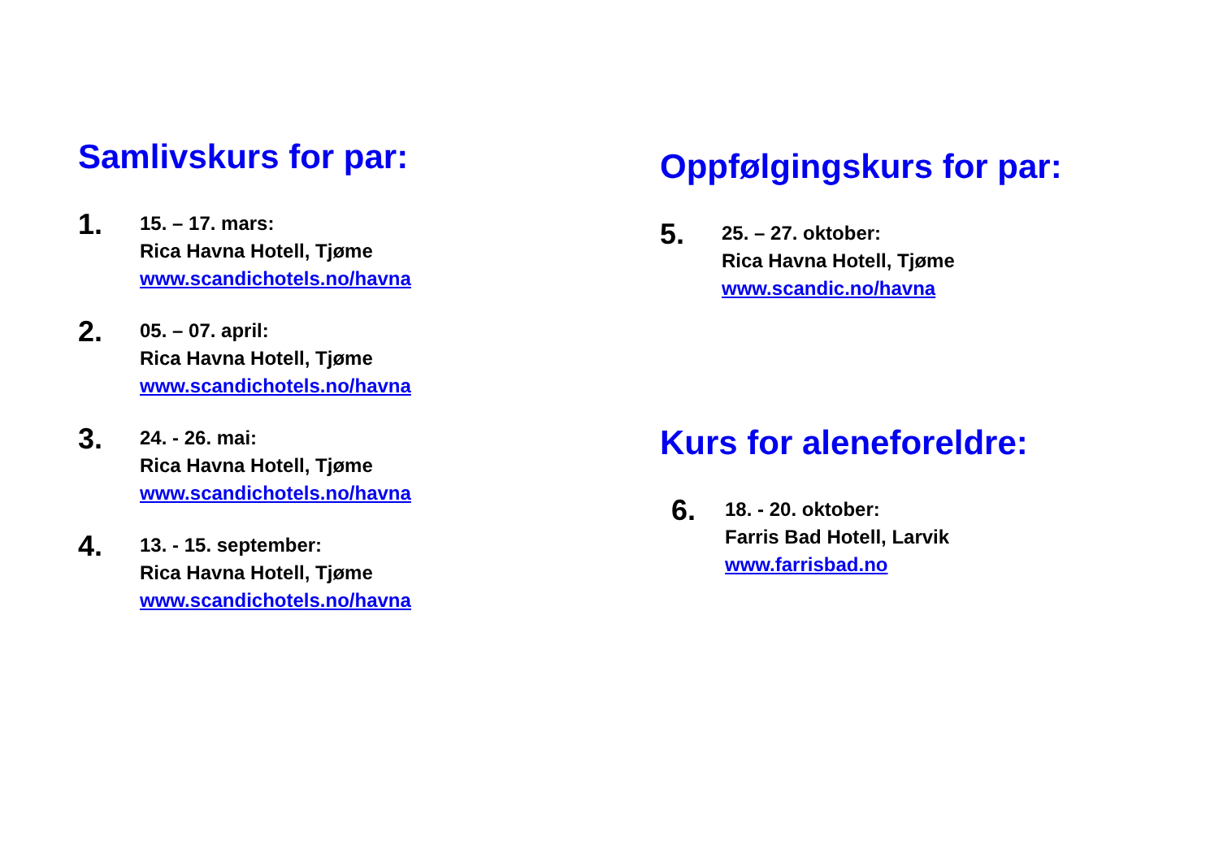Samlivskurs for par:
1.
15. – 17. mars:
Rica Havna Hotell, Tjøme
www.scandichotels.no/havna
2.
05. – 07. april:
Rica Havna Hotell, Tjøme
www.scandichotels.no/havna
3.
24. - 26. mai:
Rica Havna Hotell, Tjøme
www.scandichotels.no/havna
4.
13. - 15. september:
Rica Havna Hotell, Tjøme
www.scandichotels.no/havna
Oppfølgingskurs for par:
5.
25. – 27. oktober:
Rica Havna Hotell, Tjøme
www.scandic.no/havna
Kurs for aleneforeldre:
6.
18. - 20. oktober:
Farris Bad Hotell, Larvik
www.farrisbad.no